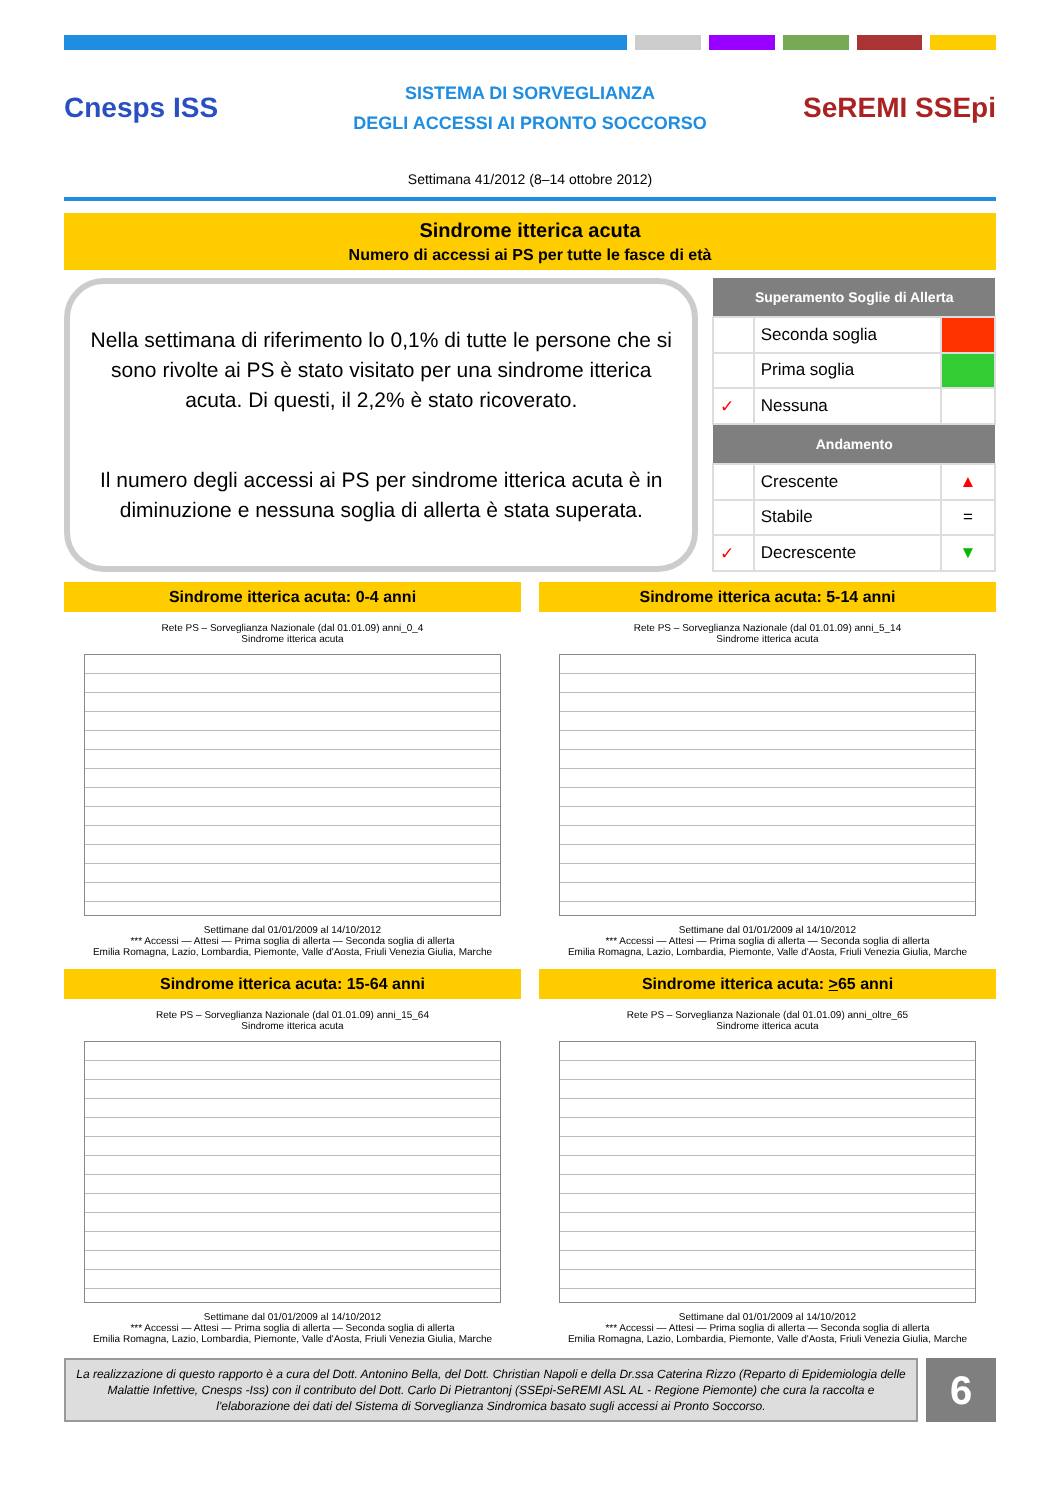Cnesps ISS
SISTEMA DI SORVEGLIANZA
DEGLI ACCESSI AI PRONTO SOCCORSO
SeREMI SSEpi
Settimana 41/2012 (8–14 ottobre 2012)
Sindrome itterica acuta
Numero di accessi ai PS per tutte le fasce di età
Nella settimana di riferimento lo 0,1% di tutte le persone che si sono rivolte ai PS è stato visitato per una sindrome itterica acuta. Di questi, il 2,2% è stato ricoverato.
Il numero degli accessi ai PS per sindrome itterica acuta è in diminuzione e nessuna soglia di allerta è stata superata.
| Superamento Soglie di Allerta | | |
| --- | --- | --- |
| | Seconda soglia | |
| | Prima soglia | |
| ✓ | Nessuna | |
| Andamento | | |
| | Crescente | ▲ |
| | Stabile | = |
| ✓ | Decrescente | ▼ |
Sindrome itterica acuta: 0-4 anni
Rete PS – Sorveglianza Nazionale (dal 01.01.09) anni_0_4
Sindrome itterica acuta
Settimane dal 01/01/2009 al 14/10/2012
*** Accessi — Attesi — Prima soglia di allerta — Seconda soglia di allerta
Emilia Romagna, Lazio, Lombardia, Piemonte, Valle d'Aosta, Friuli Venezia Giulia, Marche
Sindrome itterica acuta: 5-14 anni
Rete PS – Sorveglianza Nazionale (dal 01.01.09) anni_5_14
Sindrome itterica acuta
Settimane dal 01/01/2009 al 14/10/2012
*** Accessi — Attesi — Prima soglia di allerta — Seconda soglia di allerta
Emilia Romagna, Lazio, Lombardia, Piemonte, Valle d'Aosta, Friuli Venezia Giulia, Marche
Sindrome itterica acuta: 15-64 anni
Rete PS – Sorveglianza Nazionale (dal 01.01.09) anni_15_64
Sindrome itterica acuta
Settimane dal 01/01/2009 al 14/10/2012
*** Accessi — Attesi — Prima soglia di allerta — Seconda soglia di allerta
Emilia Romagna, Lazio, Lombardia, Piemonte, Valle d'Aosta, Friuli Venezia Giulia, Marche
Sindrome itterica acuta: >65 anni
Rete PS – Sorveglianza Nazionale (dal 01.01.09) anni_oltre_65
Sindrome itterica acuta
Settimane dal 01/01/2009 al 14/10/2012
*** Accessi — Attesi — Prima soglia di allerta — Seconda soglia di allerta
Emilia Romagna, Lazio, Lombardia, Piemonte, Valle d'Aosta, Friuli Venezia Giulia, Marche
La realizzazione di questo rapporto è a cura del Dott. Antonino Bella, del Dott. Christian Napoli e della Dr.ssa Caterina Rizzo (Reparto di Epidemiologia delle Malattie Infettive, Cnesps -Iss) con il contributo del Dott. Carlo Di Pietrantonj (SSEpi-SeREMI ASL AL - Regione Piemonte) che cura la raccolta e l'elaborazione dei dati del Sistema di Sorveglianza Sindromica basato sugli accessi ai Pronto Soccorso.
6